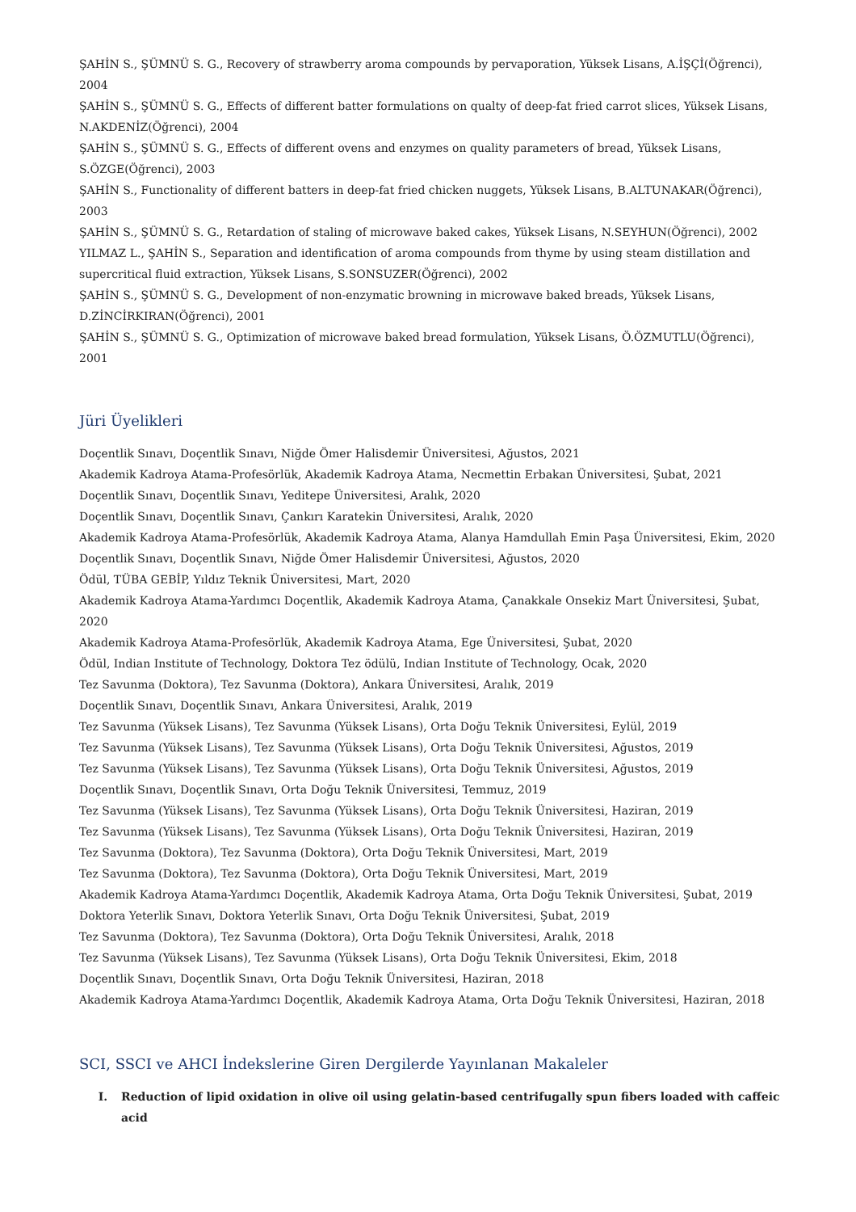ŞAHİN S., ŞÜMNÜ S. G., Recovery of strawberry aroma compounds by pervaporation, Yüksek Lisans, A.İŞÇİ(Öğrenci), 2004
ŞAHİN S., ŞÜMNÜ S. G., Effects of different batter formulations on qualty of deep-fat fried carrot slices, Yüksek Lisans, N.AKDENİZ(Öğrenci), 2004
ŞAHİN S., ŞÜMNÜ S. G., Effects of different ovens and enzymes on quality parameters of bread, Yüksek Lisans, S.ÖZGE(Öğrenci), 2003
ŞAHİN S., Functionality of different batters in deep-fat fried chicken nuggets, Yüksek Lisans, B.ALTUNAKAR(Öğrenci), 2003
ŞAHİN S., ŞÜMNÜ S. G., Retardation of staling of microwave baked cakes, Yüksek Lisans, N.SEYHUN(Öğrenci), 2002
YILMAZ L., ŞAHİN S., Separation and identification of aroma compounds from thyme by using steam distillation and supercritical fluid extraction, Yüksek Lisans, S.SONSUZER(Öğrenci), 2002
ŞAHİN S., ŞÜMNÜ S. G., Development of non-enzymatic browning in microwave baked breads, Yüksek Lisans, D.ZİNCİRKIRAN(Öğrenci), 2001
ŞAHİN S., ŞÜMNÜ S. G., Optimization of microwave baked bread formulation, Yüksek Lisans, Ö.ÖZMUTLU(Öğrenci), 2001
Jüri Üyelikleri
Doçentlik Sınavı, Doçentlik Sınavı, Niğde Ömer Halisdemir Üniversitesi, Ağustos, 2021
Akademik Kadroya Atama-Profesörlük, Akademik Kadroya Atama, Necmettin Erbakan Üniversitesi, Şubat, 2021
Doçentlik Sınavı, Doçentlik Sınavı, Yeditepe Üniversitesi, Aralık, 2020
Doçentlik Sınavı, Doçentlik Sınavı, Çankırı Karatekin Üniversitesi, Aralık, 2020
Akademik Kadroya Atama-Profesörlük, Akademik Kadroya Atama, Alanya Hamdullah Emin Paşa Üniversitesi, Ekim, 2020
Doçentlik Sınavı, Doçentlik Sınavı, Niğde Ömer Halisdemir Üniversitesi, Ağustos, 2020
Ödül, TÜBA GEBİP, Yıldız Teknik Üniversitesi, Mart, 2020
Akademik Kadroya Atama-Yardımcı Doçentlik, Akademik Kadroya Atama, Çanakkale Onsekiz Mart Üniversitesi, Şubat, 2020
Akademik Kadroya Atama-Profesörlük, Akademik Kadroya Atama, Ege Üniversitesi, Şubat, 2020
Ödül, Indian Institute of Technology, Doktora Tez ödülü, Indian Institute of Technology, Ocak, 2020
Tez Savunma (Doktora), Tez Savunma (Doktora), Ankara Üniversitesi, Aralık, 2019
Doçentlik Sınavı, Doçentlik Sınavı, Ankara Üniversitesi, Aralık, 2019
Tez Savunma (Yüksek Lisans), Tez Savunma (Yüksek Lisans), Orta Doğu Teknik Üniversitesi, Eylül, 2019
Tez Savunma (Yüksek Lisans), Tez Savunma (Yüksek Lisans), Orta Doğu Teknik Üniversitesi, Ağustos, 2019
Tez Savunma (Yüksek Lisans), Tez Savunma (Yüksek Lisans), Orta Doğu Teknik Üniversitesi, Ağustos, 2019
Doçentlik Sınavı, Doçentlik Sınavı, Orta Doğu Teknik Üniversitesi, Temmuz, 2019
Tez Savunma (Yüksek Lisans), Tez Savunma (Yüksek Lisans), Orta Doğu Teknik Üniversitesi, Haziran, 2019
Tez Savunma (Yüksek Lisans), Tez Savunma (Yüksek Lisans), Orta Doğu Teknik Üniversitesi, Haziran, 2019
Tez Savunma (Doktora), Tez Savunma (Doktora), Orta Doğu Teknik Üniversitesi, Mart, 2019
Tez Savunma (Doktora), Tez Savunma (Doktora), Orta Doğu Teknik Üniversitesi, Mart, 2019
Akademik Kadroya Atama-Yardımcı Doçentlik, Akademik Kadroya Atama, Orta Doğu Teknik Üniversitesi, Şubat, 2019
Doktora Yeterlik Sınavı, Doktora Yeterlik Sınavı, Orta Doğu Teknik Üniversitesi, Şubat, 2019
Tez Savunma (Doktora), Tez Savunma (Doktora), Orta Doğu Teknik Üniversitesi, Aralık, 2018
Tez Savunma (Yüksek Lisans), Tez Savunma (Yüksek Lisans), Orta Doğu Teknik Üniversitesi, Ekim, 2018
Doçentlik Sınavı, Doçentlik Sınavı, Orta Doğu Teknik Üniversitesi, Haziran, 2018
Akademik Kadroya Atama-Yardımcı Doçentlik, Akademik Kadroya Atama, Orta Doğu Teknik Üniversitesi, Haziran, 2018
SCI, SSCI ve AHCI İndekslerine Giren Dergilerde Yayınlanan Makaleler
I. Reduction of lipid oxidation in olive oil using gelatin-based centrifugally spun fibers loaded with caffeic acid